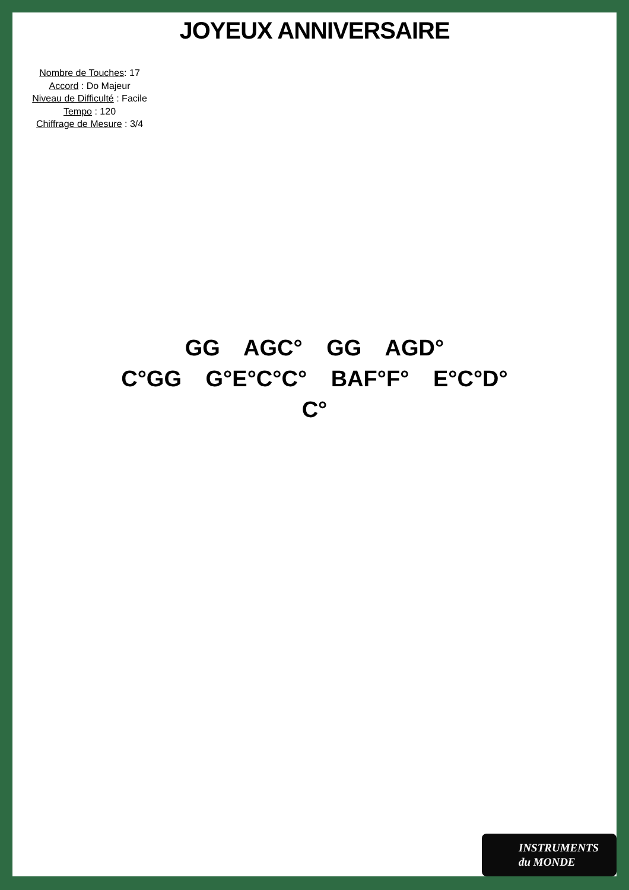JOYEUX ANNIVERSAIRE
Nombre de Touches: 17
Accord : Do Majeur
Niveau de Difficulté : Facile
Tempo : 120
Chiffrage de Mesure : 3/4
GG AGC° GG AGD°
C°GG G°E°C°C° BAF°F° E°C°D°
C°
INSTRUMENTS
du MONDE